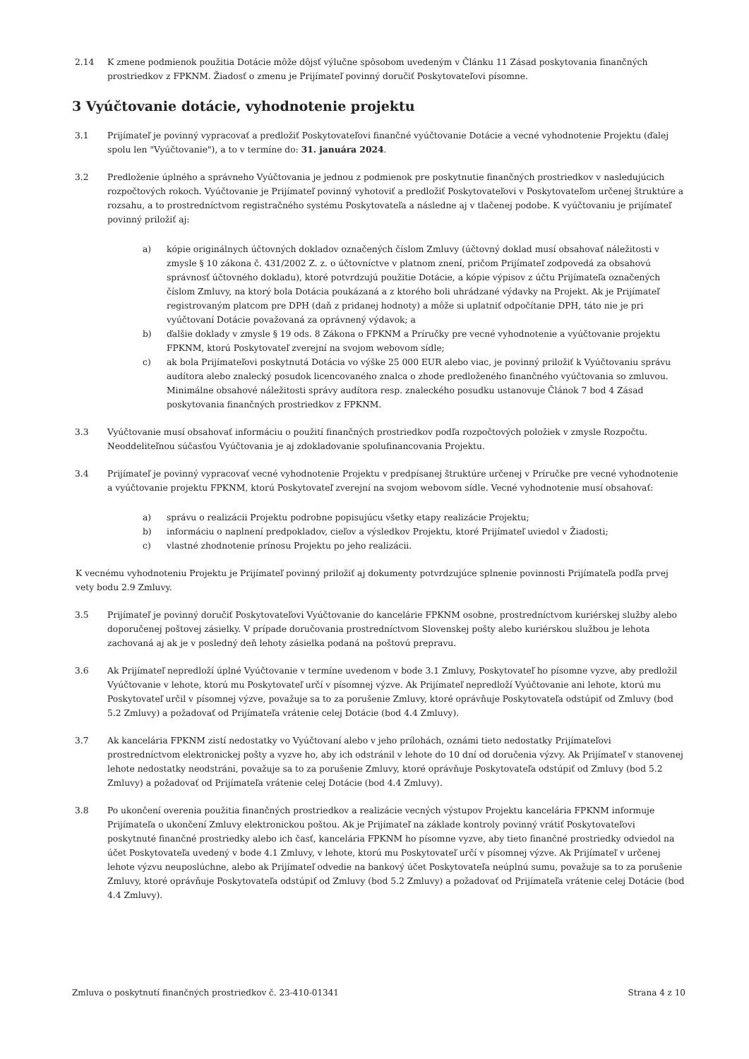2.14 K zmene podmienok použitia Dotácie môže dôjsť výlučne spôsobom uvedeným v Článku 11 Zásad poskytovania finančných prostriedkov z FPKNM. Žiadosť o zmenu je Prijímateľ povinný doručiť Poskytovateľovi písomne.
3 Vyúčtovanie dotácie, vyhodnotenie projektu
3.1 Prijímateľ je povinný vypracovať a predložiť Poskytovateľovi finančné vyúčtovanie Dotácie a vecné vyhodnotenie Projektu (ďalej spolu len "Vyúčtovanie"), a to v termíne do: 31. januára 2024.
3.2 Predloženie úplného a správneho Vyúčtovania je jednou z podmienok pre poskytnutie finančných prostriedkov v nasledujúcich rozpočtových rokoch. Vyúčtovanie je Prijímateľ povinný vyhotoviť a predložiť Poskytovateľovi v Poskytovateľom určenej štruktúre a rozsahu, a to prostredníctvom registračného systému Poskytovateľa a následne aj v tlačenej podobe. K vyúčtovaniu je prijímateľ povinný priložiť aj:
a) kópie originálnych účtovných dokladov označených číslom Zmluvy (účtovný doklad musí obsahovať náležitosti v zmysle § 10 zákona č. 431/2002 Z. z. o účtovníctve v platnom znení, pričom Prijímateľ zodpovedá za obsahovú správnosť účtovného dokladu), ktoré potvrdzujú použitie Dotácie, a kópie výpisov z účtu Prijímateľa označených číslom Zmluvy, na ktorý bola Dotácia poukázaná a z ktorého boli uhrádzané výdavky na Projekt. Ak je Prijímateľ registrovaným platcom pre DPH (daň z pridanej hodnoty) a môže si uplatniť odpočítanie DPH, táto nie je pri vyúčtovaní Dotácie považovaná za oprávnený výdavok; a
b) ďalšie doklady v zmysle § 19 ods. 8 Zákona o FPKNM a Príručky pre vecné vyhodnotenie a vyúčtovanie projektu FPKNM, ktorú Poskytovateľ zverejní na svojom webovom sídle;
c) ak bola Prijímateľovi poskytnutá Dotácia vo výške 25 000 EUR alebo viac, je povinný priložiť k Vyúčtovaniu správu audítora alebo znalecký posudok licencovaného znalca o zhode predloženého finančného vyúčtovania so zmluvou. Minimálne obsahové náležitosti správy audítora resp. znaleckého posudku ustanovuje Článok 7 bod 4 Zásad poskytovania finančných prostriedkov z FPKNM.
3.3 Vyúčtovanie musí obsahovať informáciu o použití finančných prostriedkov podľa rozpočtových položiek v zmysle Rozpočtu. Neoddeliteľnou súčasťou Vyúčtovania je aj zdokladovanie spolufinancovania Projektu.
3.4 Prijímateľ je povinný vypracovať vecné vyhodnotenie Projektu v predpísanej štruktúre určenej v Príručke pre vecné vyhodnotenie a vyúčtovanie projektu FPKNM, ktorú Poskytovateľ zverejní na svojom webovom sídle. Vecné vyhodnotenie musí obsahovať:
a) správu o realizácii Projektu podrobne popisujúcu všetky etapy realizácie Projektu;
b) informáciu o naplnení predpokladov, cieľov a výsledkov Projektu, ktoré Prijímateľ uviedol v Žiadosti;
c) vlastné zhodnotenie prínosu Projektu po jeho realizácii.
K vecnému vyhodnoteniu Projektu je Prijímateľ povinný priložiť aj dokumenty potvrdzujúce splnenie povinnosti Prijímateľa podľa prvej vety bodu 2.9 Zmluvy.
3.5 Prijímateľ je povinný doručiť Poskytovateľovi Vyúčtovanie do kancelárie FPKNM osobne, prostredníctvom kuriérskej služby alebo doporučenej poštovej zásielky. V prípade doručovania prostredníctvom Slovenskej pošty alebo kuriérskou službou je lehota zachovaná aj ak je v posledný deň lehoty zásielka podaná na poštovú prepravu.
3.6 Ak Prijímateľ nepredloží úplné Vyúčtovanie v termíne uvedenom v bode 3.1 Zmluvy, Poskytovateľ ho písomne vyzve, aby predložil Vyúčtovanie v lehote, ktorú mu Poskytovateľ určí v písomnej výzve. Ak Prijímateľ nepredloží Vyúčtovanie ani lehote, ktorú mu Poskytovateľ určil v písomnej výzve, považuje sa to za porušenie Zmluvy, ktoré oprávňuje Poskytovateľa odstúpiť od Zmluvy (bod 5.2 Zmluvy) a požadovať od Prijímateľa vrátenie celej Dotácie (bod 4.4 Zmluvy).
3.7 Ak kancelária FPKNM zistí nedostatky vo Vyúčtovaní alebo v jeho prílohách, oznámi tieto nedostatky Prijímateľovi prostredníctvom elektronickej pošty a vyzve ho, aby ich odstránil v lehote do 10 dní od doručenia výzvy. Ak Prijímateľ v stanovenej lehote nedostatky neodstráni, považuje sa to za porušenie Zmluvy, ktoré oprávňuje Poskytovateľa odstúpiť od Zmluvy (bod 5.2 Zmluvy) a požadovať od Prijímateľa vrátenie celej Dotácie (bod 4.4 Zmluvy).
3.8 Po ukončení overenia použitia finančných prostriedkov a realizácie vecných výstupov Projektu kancelária FPKNM informuje Prijímateľa o ukončení Zmluvy elektronickou poštou. Ak je Prijímateľ na základe kontroly povinný vrátiť Poskytovateľovi poskytnuté finančné prostriedky alebo ich časť, kancelária FPKNM ho písomne vyzve, aby tieto finančné prostriedky odviedol na účet Poskytovateľa uvedený v bode 4.1 Zmluvy, v lehote, ktorú mu Poskytovateľ určí v písomnej výzve. Ak Prijímateľ v určenej lehote výzvu neuposlúchne, alebo ak Prijímateľ odvedie na bankový účet Poskytovateľa neúplnú sumu, považuje sa to za porušenie Zmluvy, ktoré oprávňuje Poskytovateľa odstúpiť od Zmluvy (bod 5.2 Zmluvy) a požadovať od Prijímateľa vrátenie celej Dotácie (bod 4.4 Zmluvy).
Zmluva o poskytnutí finančných prostriedkov č. 23-410-01341 Strana 4 z 10